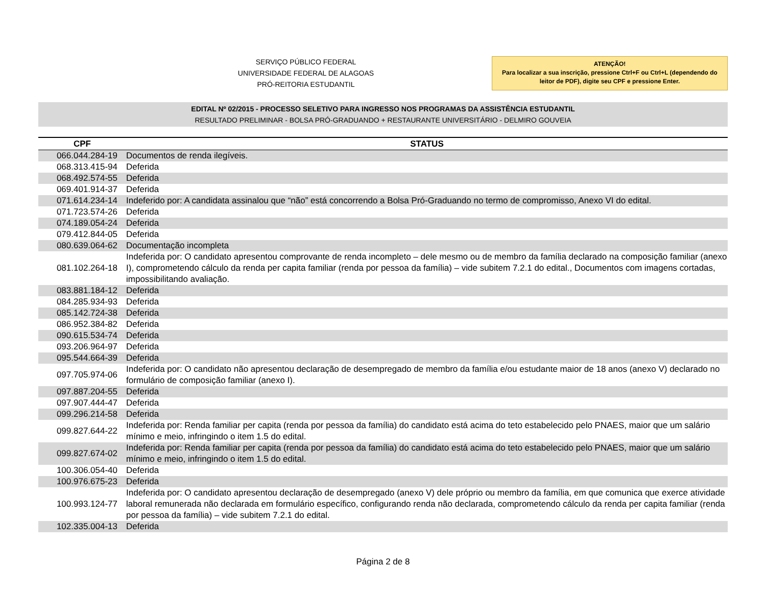SERVIÇO PÚBLICO FEDERAL
UNIVERSIDADE FEDERAL DE ALAGOAS
PRÓ-REITORIA ESTUDANTIL
ATENÇÃO!
Para localizar a sua inscrição, pressione Ctrl+F ou Ctrl+L (dependendo do leitor de PDF), digite seu CPF e pressione Enter.
EDITAL Nº 02/2015 - PROCESSO SELETIVO PARA INGRESSO NOS PROGRAMAS DA ASSISTÊNCIA ESTUDANTIL
RESULTADO PRELIMINAR - BOLSA PRÓ-GRADUANDO + RESTAURANTE UNIVERSITÁRIO - DELMIRO GOUVEIA
| CPF | STATUS |
| --- | --- |
| 066.044.284-19 | Documentos de renda ilegíveis. |
| 068.313.415-94 | Deferida |
| 068.492.574-55 | Deferida |
| 069.401.914-37 | Deferida |
| 071.614.234-14 | Indeferido por: A candidata assinalou que “não” está concorrendo a Bolsa Pró-Graduando no termo de compromisso, Anexo VI do edital. |
| 071.723.574-26 | Deferida |
| 074.189.054-24 | Deferida |
| 079.412.844-05 | Deferida |
| 080.639.064-62 | Documentação incompleta |
| 081.102.264-18 | Indeferida por: O candidato apresentou comprovante de renda incompleto – dele mesmo ou de membro da família declarado na composição familiar (anexo I), comprometendo cálculo da renda per capita familiar (renda por pessoa da família) – vide subitem 7.2.1 do edital., Documentos com imagens cortadas, impossibilitando avaliação. |
| 083.881.184-12 | Deferida |
| 084.285.934-93 | Deferida |
| 085.142.724-38 | Deferida |
| 086.952.384-82 | Deferida |
| 090.615.534-74 | Deferida |
| 093.206.964-97 | Deferida |
| 095.544.664-39 | Deferida |
| 097.705.974-06 | Indeferida por: O candidato não apresentou declaração de desempregado de membro da família e/ou estudante maior de 18 anos (anexo V) declarado no formulário de composição familiar (anexo I). |
| 097.887.204-55 | Deferida |
| 097.907.444-47 | Deferida |
| 099.296.214-58 | Deferida |
| 099.827.644-22 | Indeferida por: Renda familiar per capita (renda por pessoa da família) do candidato está acima do teto estabelecido pelo PNAES, maior que um salário mínimo e meio, infringindo o item 1.5 do edital. |
| 099.827.674-02 | Indeferida por: Renda familiar per capita (renda por pessoa da família) do candidato está acima do teto estabelecido pelo PNAES, maior que um salário mínimo e meio, infringindo o item 1.5 do edital. |
| 100.306.054-40 | Deferida |
| 100.976.675-23 | Deferida |
| 100.993.124-77 | Indeferida por: O candidato apresentou declaração de desempregado (anexo V) dele próprio ou membro da família, em que comunica que exerce atividade laboral remunerada não declarada em formulário específico, configurando renda não declarada, comprometendo cálculo da renda per capita familiar (renda por pessoa da família) – vide subitem 7.2.1 do edital. |
| 102.335.004-13 | Deferida |
Página 2 de 8